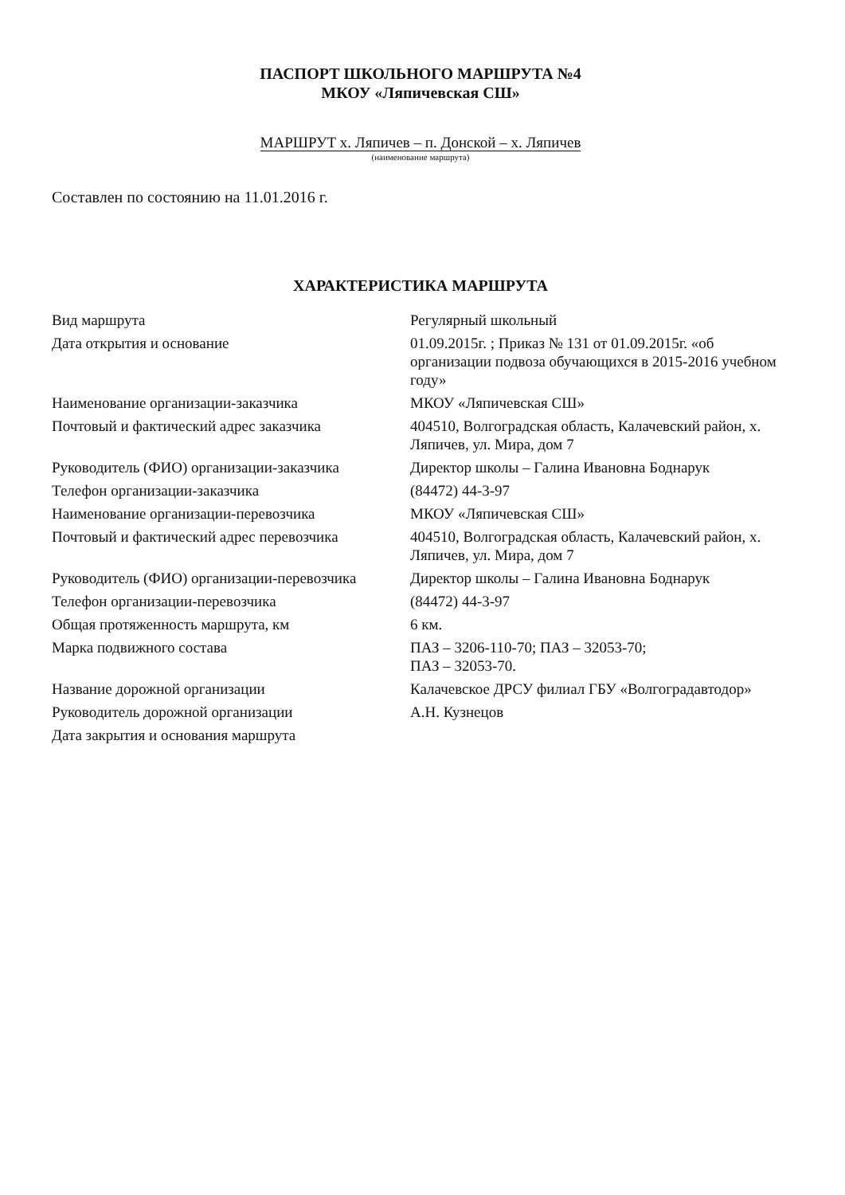ПАСПОРТ ШКОЛЬНОГО МАРШРУТА №4
МКОУ «Ляпичевская СШ»
МАРШРУТ х. Ляпичев – п. Донской – х. Ляпичев
(наименование маршрута)
Составлен по состоянию на 11.01.2016 г.
ХАРАКТЕРИСТИКА МАРШРУТА
| Вид маршрута | Регулярный школьный |
| Дата открытия и основание | 01.09.2015г. ; Приказ № 131 от 01.09.2015г. «об организации подвоза обучающихся в 2015-2016 учебном году» |
| Наименование организации-заказчика | МКОУ «Ляпичевская СШ» |
| Почтовый и фактический адрес заказчика | 404510, Волгоградская область, Калачевский район, х. Ляпичев, ул. Мира, дом 7 |
| Руководитель (ФИО) организации-заказчика | Директор школы – Галина Ивановна Боднарук |
| Телефон организации-заказчика | (84472) 44-3-97 |
| Наименование организации-перевозчика | МКОУ «Ляпичевская СШ» |
| Почтовый и фактический адрес перевозчика | 404510, Волгоградская область, Калачевский район, х. Ляпичев, ул. Мира, дом 7 |
| Руководитель (ФИО) организации-перевозчика | Директор школы – Галина Ивановна Боднарук |
| Телефон организации-перевозчика | (84472) 44-3-97 |
| Общая протяженность маршрута, км | 6 км. |
| Марка подвижного состава | ПАЗ – 3206-110-70; ПАЗ – 32053-70; ПАЗ – 32053-70. |
| Название дорожной организации | Калачевское ДРСУ филиал ГБУ «Волгоградавтодор» |
| Руководитель дорожной организации | А.Н. Кузнецов |
| Дата закрытия и основания маршрута | |